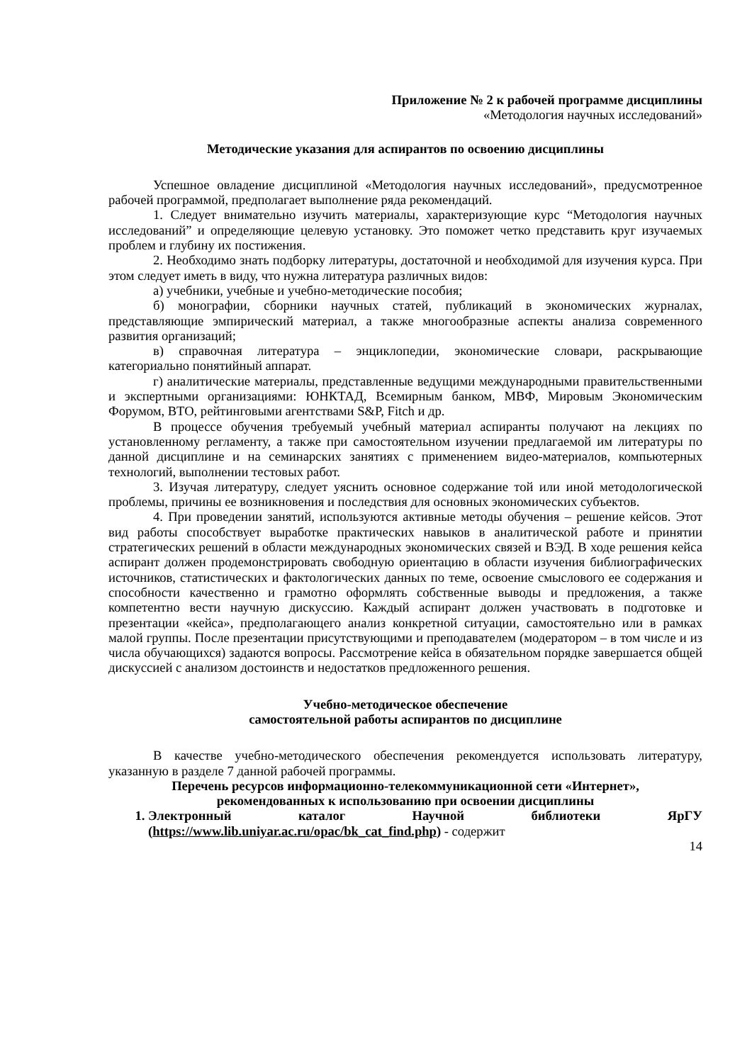Приложение № 2 к рабочей программе дисциплины
«Методология научных исследований»
Методические указания для аспирантов по освоению дисциплины
Успешное овладение дисциплиной «Методология научных исследований», предусмотренное рабочей программой, предполагает выполнение ряда рекомендаций.
1. Следует внимательно изучить материалы, характеризующие курс “Методология научных исследований” и определяющие целевую установку. Это поможет четко представить круг изучаемых проблем и глубину их постижения.
2. Необходимо знать подборку литературы, достаточной и необходимой для изучения курса. При этом следует иметь в виду, что нужна литература различных видов:
а) учебники, учебные и учебно-методические пособия;
б) монографии, сборники научных статей, публикаций в экономических журналах, представляющие эмпирический материал, а также многообразные аспекты анализа современного развития организаций;
в) справочная литература – энциклопедии, экономические словари, раскрывающие категориально понятийный аппарат.
г) аналитические материалы, представленные ведущими международными правительственными и экспертными организациями: ЮНКТАД, Всемирным банком, МВФ, Мировым Экономическим Форумом, ВТО, рейтинговыми агентствами S&P, Fitch и др.
В процессе обучения требуемый учебный материал аспиранты получают на лекциях по установленному регламенту, а также при самостоятельном изучении предлагаемой им литературы по данной дисциплине и на семинарских занятиях с применением видео-материалов, компьютерных технологий, выполнении тестовых работ.
3. Изучая литературу, следует уяснить основное содержание той или иной методологической проблемы, причины ее возникновения и последствия для основных экономических субъектов.
4. При проведении занятий, используются активные методы обучения – решение кейсов. Этот вид работы способствует выработке практических навыков в аналитической работе и принятии стратегических решений в области международных экономических связей и ВЭД. В ходе решения кейса аспирант должен продемонстрировать свободную ориентацию в области изучения библиографических источников, статистических и фактологических данных по теме, освоение смыслового ее содержания и способности качественно и грамотно оформлять собственные выводы и предложения, а также компетентно вести научную дискуссию. Каждый аспирант должен участвовать в подготовке и презентации «кейса», предполагающего анализ конкретной ситуации, самостоятельно или в рамках малой группы. После презентации присутствующими и преподавателем (модератором – в том числе и из числа обучающихся) задаются вопросы. Рассмотрение кейса в обязательном порядке завершается общей дискуссией с анализом достоинств и недостатков предложенного решения.
Учебно-методическое обеспечение
самостоятельной работы аспирантов по дисциплине
В качестве учебно-методического обеспечения рекомендуется использовать литературу, указанную в разделе 7 данной рабочей программы.
Перечень ресурсов информационно-телекоммуникационной сети «Интернет»,
рекомендованных к использованию при освоении дисциплины
1. Электронный каталог Научной библиотеки ЯрГУ (https://www.lib.uniyar.ac.ru/opac/bk_cat_find.php) - содержит
14